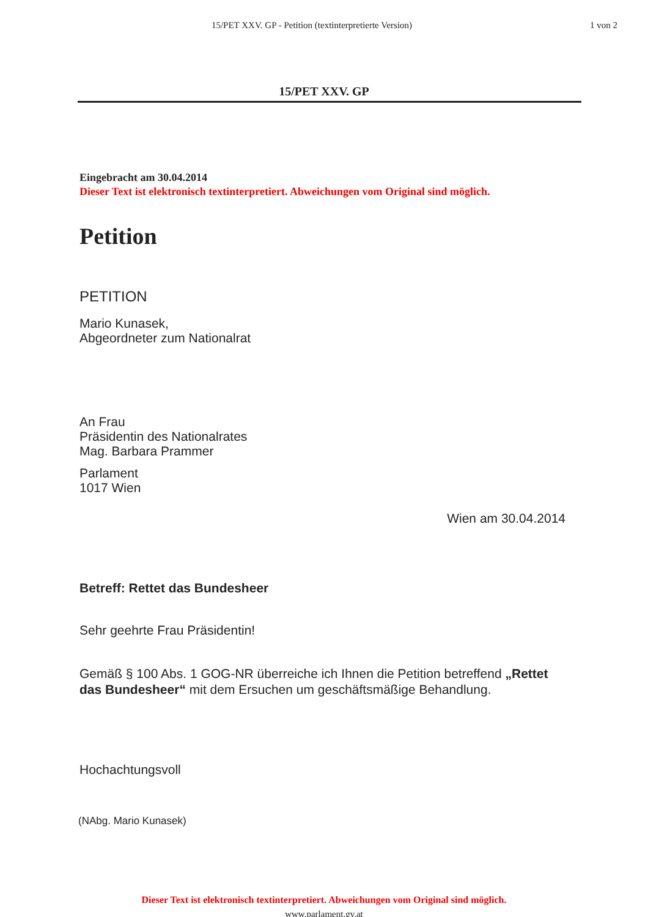15/PET XXV. GP - Petition (textinterpretierte Version)
1 von 2
15/PET XXV. GP
Eingebracht am 30.04.2014
Dieser Text ist elektronisch textinterpretiert. Abweichungen vom Original sind möglich.
Petition
PETITION
Mario Kunasek,
Abgeordneter zum Nationalrat
An Frau
Präsidentin des Nationalrates
Mag. Barbara Prammer
Parlament
1017 Wien
Wien am 30.04.2014
Betreff: Rettet das Bundesheer
Sehr geehrte Frau Präsidentin!
Gemäß § 100 Abs. 1 GOG-NR überreiche ich Ihnen die Petition betreffend „Rettet das Bundesheer“ mit dem Ersuchen um geschäftsmäßige Behandlung.
Hochachtungsvoll
(NAbg. Mario Kunasek)
Dieser Text ist elektronisch textinterpretiert. Abweichungen vom Original sind möglich.
www.parlament.gv.at